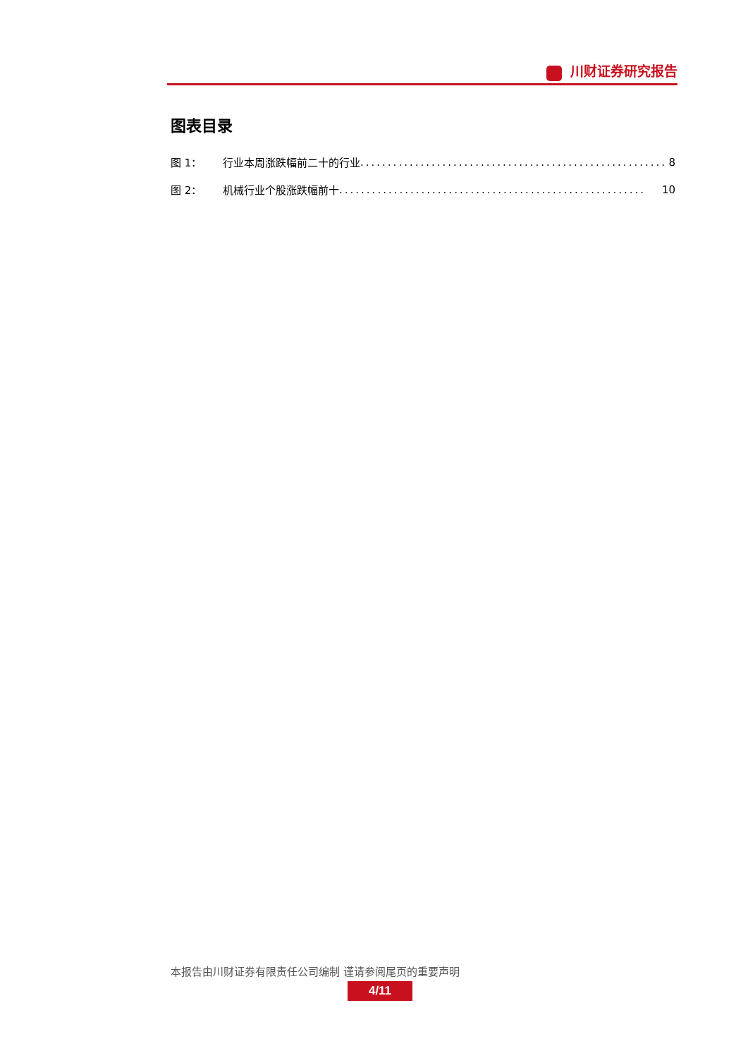川财证券研究报告
图表目录
图 1： 行业本周涨跌幅前二十的行业........................................................ 8
图 2： 机械行业个股涨跌幅前十........................................................ 10
本报告由川财证券有限责任公司编制 谨请参阅尾页的重要声明
4/11